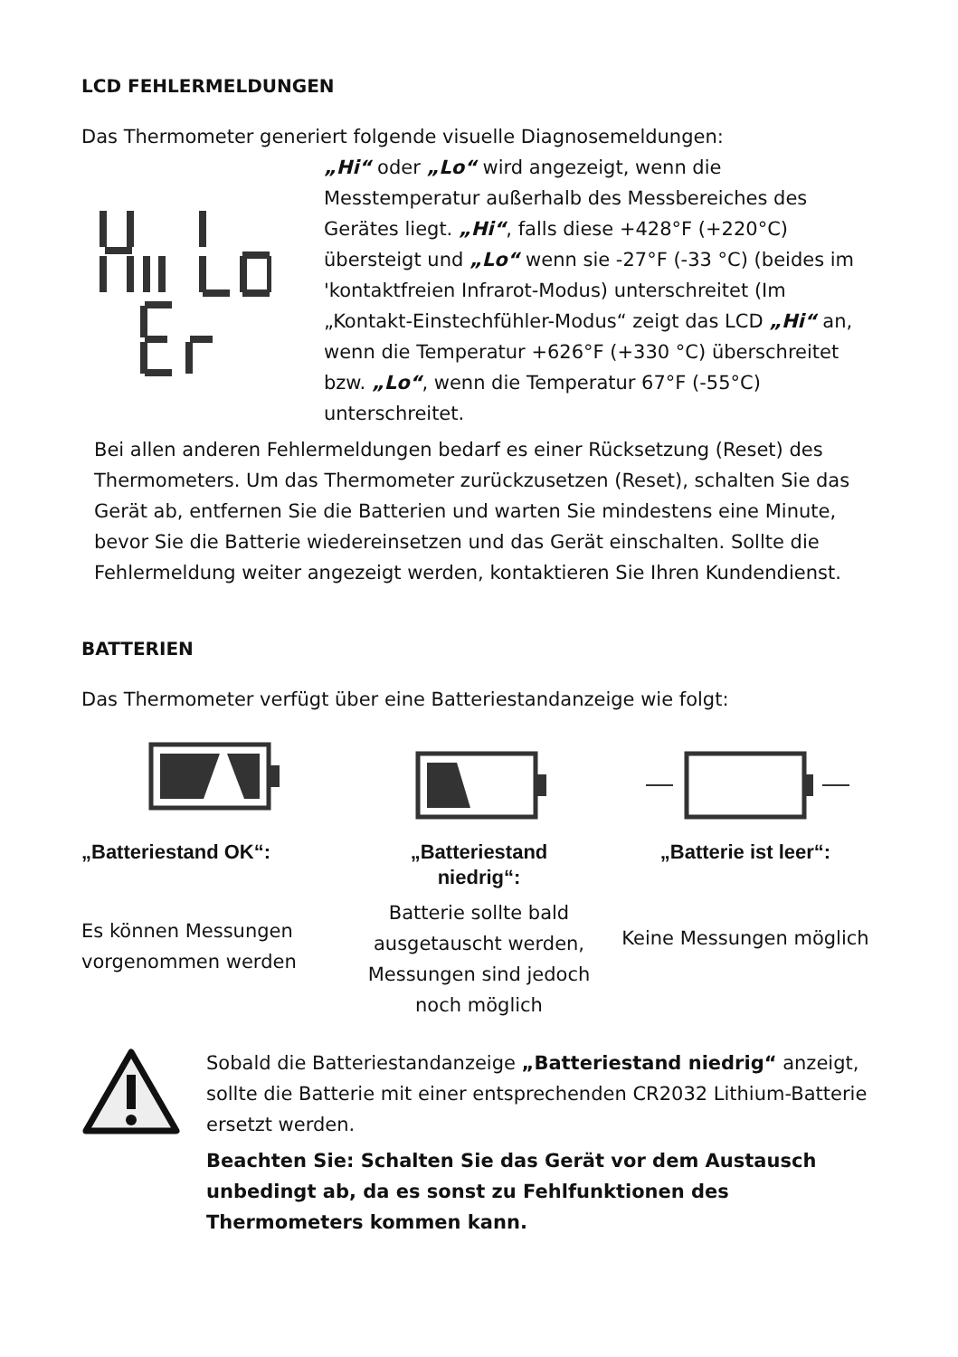LCD FEHLERMELDUNGEN
Das Thermometer generiert folgende visuelle Diagnosemeldungen:
„Hi“ oder „Lo“ wird angezeigt, wenn die Messtemperatur außerhalb des Messbereiches des Gerätes liegt. „Hi“, falls diese +428°F (+220°C) übersteigt und „Lo“ wenn sie -27°F (-33 °C) (beides im 'kontaktfreien Infrarot-Modus) unterschreitet (Im „Kontakt-Einstechfühler-Modus“ zeigt das LCD „Hi“ an, wenn die Temperatur +626°F (+330 °C) überschreitet bzw. „Lo“, wenn die Temperatur 67°F (-55°C) unterschreitet.
Bei allen anderen Fehlermeldungen bedarf es einer Rücksetzung (Reset) des Thermometers. Um das Thermometer zurückzusetzen (Reset), schalten Sie das Gerät ab, entfernen Sie die Batterien und warten Sie mindestens eine Minute, bevor Sie die Batterie wiedereinsetzen und das Gerät einschalten. Sollte die Fehlermeldung weiter angezeigt werden, kontaktieren Sie Ihren Kundendienst.
BATTERIEN
Das Thermometer verfügt über eine Batteriestandanzeige wie folgt:
„Batteriestand OK“:
Es können Messungen vorgenommen werden
„Batteriestand
niedrig“:
Batterie sollte bald ausgetauscht werden, Messungen sind jedoch noch möglich
„Batterie ist leer“:
Keine Messungen möglich
Sobald die Batteriestandanzeige „Batteriestand niedrig“ anzeigt, sollte die Batterie mit einer entsprechenden CR2032 Lithium-Batterie ersetzt werden.
Beachten Sie: Schalten Sie das Gerät vor dem Austausch unbedingt ab, da es sonst zu Fehlfunktionen des Thermometers kommen kann.